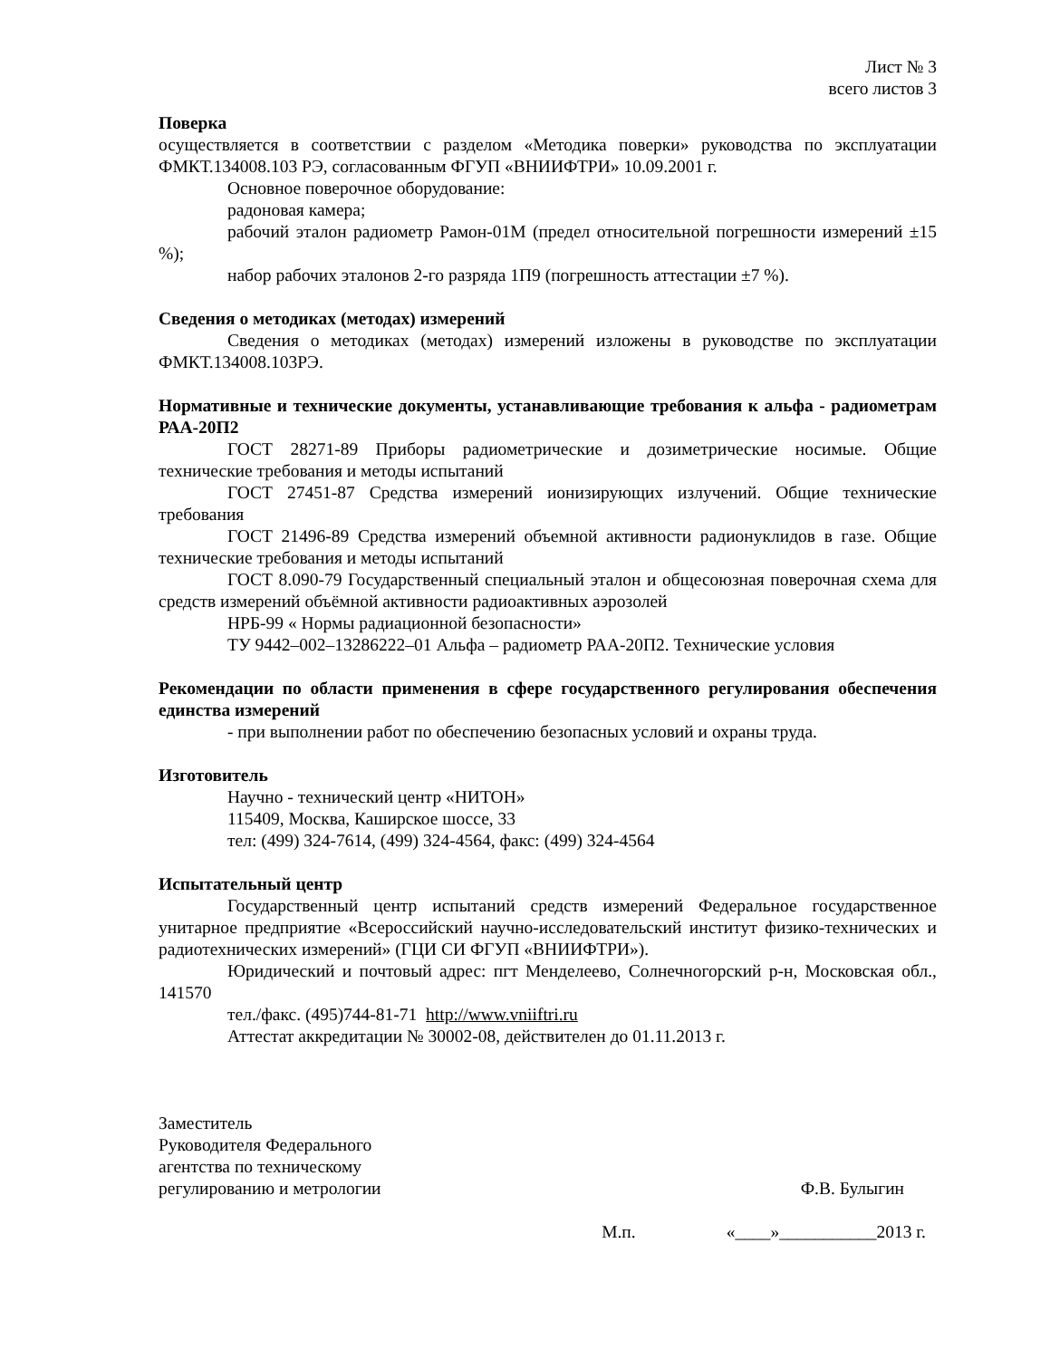Лист № 3
всего листов 3
Поверка
осуществляется в соответствии с разделом «Методика поверки» руководства по эксплуатации ФМКТ.134008.103 РЭ, согласованным ФГУП «ВНИИФТРИ» 10.09.2001 г.
Основное поверочное оборудование:
радоновая камера;
рабочий эталон радиометр Рамон-01М (предел относительной погрешности измерений ±15 %);
набор рабочих эталонов 2-го разряда 1П9 (погрешность аттестации ±7 %).
Сведения о методиках (методах) измерений
Сведения о методиках (методах) измерений изложены в руководстве по эксплуатации ФМКТ.134008.103РЭ.
Нормативные и технические документы, устанавливающие требования к альфа - радиометрам РАА-20П2
ГОСТ 28271-89 Приборы радиометрические и дозиметрические носимые. Общие технические требования и методы испытаний
ГОСТ 27451-87 Средства измерений ионизирующих излучений. Общие технические требования
ГОСТ 21496-89 Средства измерений объемной активности радионуклидов в газе. Общие технические требования и методы испытаний
ГОСТ 8.090-79 Государственный специальный эталон и общесоюзная поверочная схема для средств измерений объёмной активности радиоактивных аэрозолей
НРБ-99 « Нормы радиационной безопасности»
ТУ 9442–002–13286222–01 Альфа – радиометр РАА-20П2. Технические условия
Рекомендации по области применения в сфере государственного регулирования обеспечения единства измерений
- при выполнении работ по обеспечению безопасных условий и охраны труда.
Изготовитель
Научно - технический центр «НИТОН»
115409, Москва, Каширское шоссе, 33
тел: (499) 324-7614, (499) 324-4564, факс: (499) 324-4564
Испытательный центр
Государственный центр испытаний средств измерений Федеральное государственное унитарное предприятие «Всероссийский научно-исследовательский институт физико-технических и радиотехнических измерений» (ГЦИ СИ ФГУП «ВНИИФТРИ»).
Юридический и почтовый адрес: пгт Менделеево, Солнечногорский р-н, Московская обл., 141570
тел./факс. (495)744-81-71 http://www.vniiftri.ru
Аттестат аккредитации № 30002-08, действителен до 01.11.2013 г.
Заместитель
Руководителя Федерального
агентства по техническому
регулированию и метрологии
Ф.В. Булыгин
М.п. «____»___________2013 г.